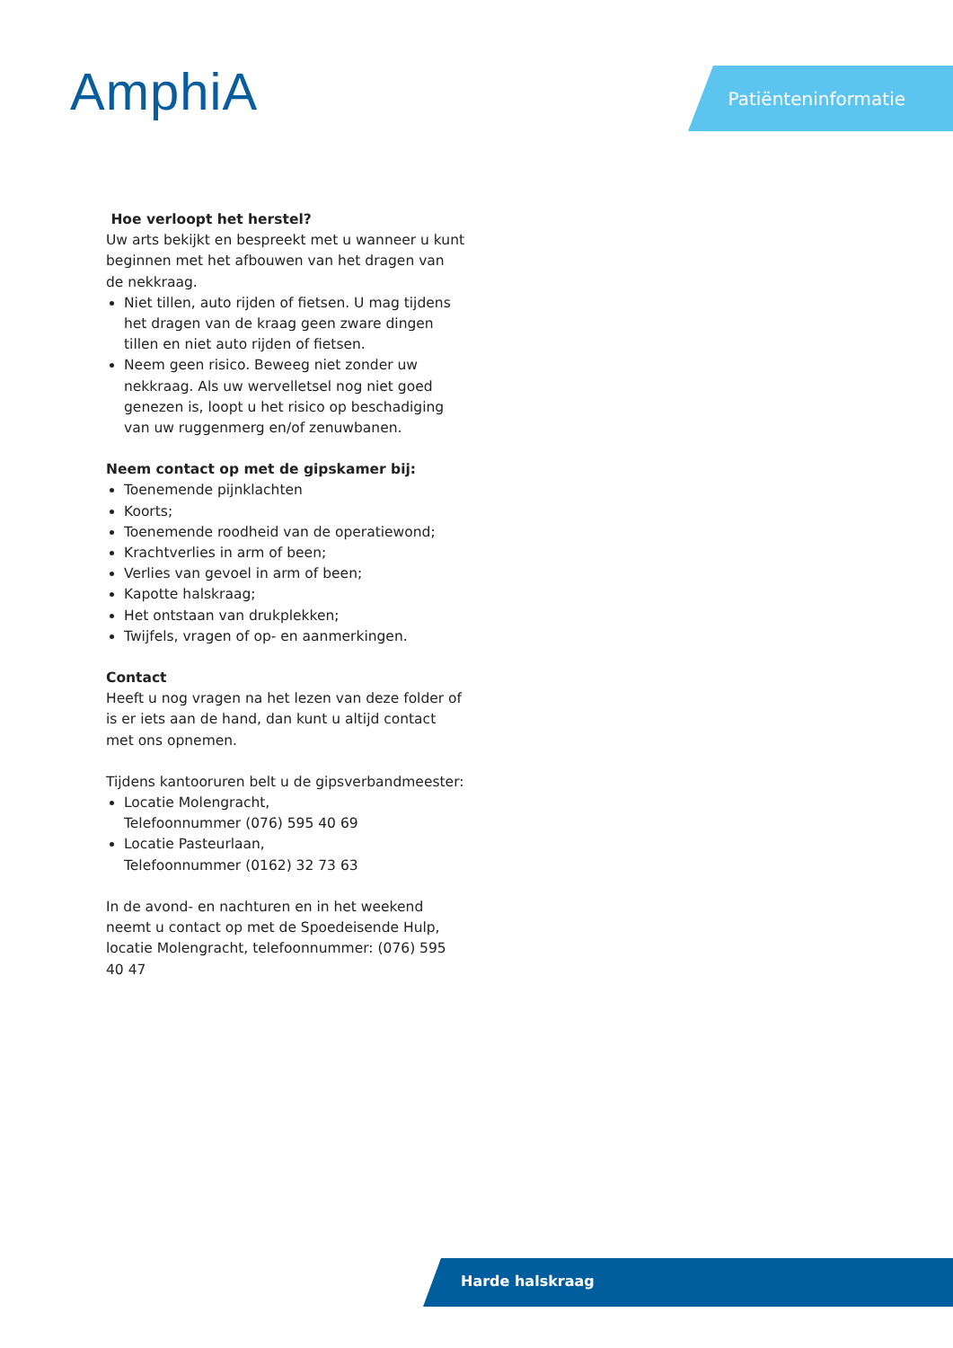AmphiA Patiënteninformatie
Hoe verloopt het herstel?
Uw arts bekijkt en bespreekt met u wanneer u kunt beginnen met het afbouwen van het dragen van de nekkraag.
Niet tillen, auto rijden of fietsen. U mag tijdens het dragen van de kraag geen zware dingen tillen en niet auto rijden of fietsen.
Neem geen risico. Beweeg niet zonder uw nekkraag. Als uw wervelletsel nog niet goed genezen is, loopt u het risico op beschadiging van uw ruggenmerg en/of zenuwbanen.
Neem contact op met de gipskamer bij:
Toenemende pijnklachten
Koorts;
Toenemende roodheid van de operatiewond;
Krachtverlies in arm of been;
Verlies van gevoel in arm of been;
Kapotte halskraag;
Het ontstaan van drukplekken;
Twijfels, vragen of op- en aanmerkingen.
Contact
Heeft u nog vragen na het lezen van deze folder of is er iets aan de hand, dan kunt u altijd contact met ons opnemen.
Tijdens kantooruren belt u de gipsverbandmeester:
Locatie Molengracht,
Telefoonnummer (076) 595 40 69
Locatie Pasteurlaan,
Telefoonnummer (0162) 32 73 63
In de avond- en nachturen en in het weekend neemt u contact op met de Spoedeisende Hulp, locatie Molengracht, telefoonnummer: (076) 595 40 47
Harde halskraag